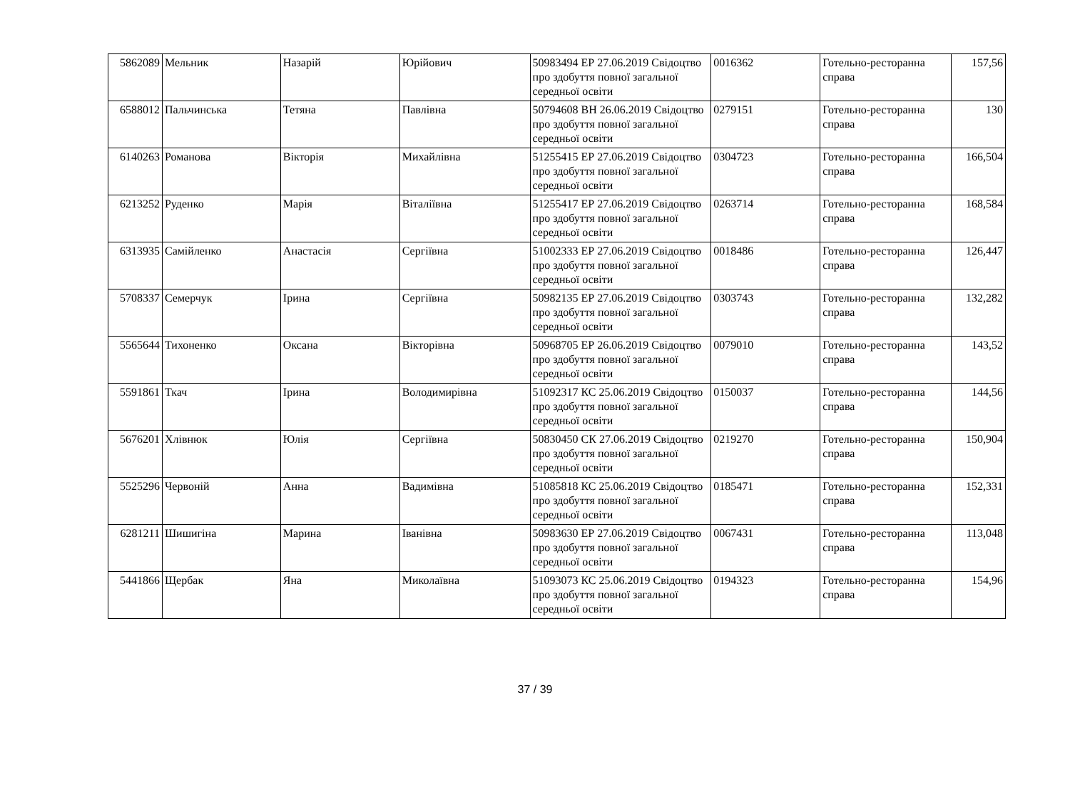| 5862089 | Мельник | Назарій | Юрійович | 50983494 ЕР 27.06.2019 Свідоцтво про здобуття повної загальної середньої освіти | 0016362 | Готельно-ресторанна справа | 157,56 |
| 6588012 | Пальчинська | Тетяна | Павлівна | 50794608 ВН 26.06.2019 Свідоцтво про здобуття повної загальної середньої освіти | 0279151 | Готельно-ресторанна справа | 130 |
| 6140263 | Романова | Вікторія | Михайлівна | 51255415 ЕР 27.06.2019 Свідоцтво про здобуття повної загальної середньої освіти | 0304723 | Готельно-ресторанна справа | 166,504 |
| 6213252 | Руденко | Марія | Віталіївна | 51255417 ЕР 27.06.2019 Свідоцтво про здобуття повної загальної середньої освіти | 0263714 | Готельно-ресторанна справа | 168,584 |
| 6313935 | Самійленко | Анастасія | Сергіївна | 51002333 ЕР 27.06.2019 Свідоцтво про здобуття повної загальної середньої освіти | 0018486 | Готельно-ресторанна справа | 126,447 |
| 5708337 | Семерчук | Ірина | Сергіївна | 50982135 ЕР 27.06.2019 Свідоцтво про здобуття повної загальної середньої освіти | 0303743 | Готельно-ресторанна справа | 132,282 |
| 5565644 | Тихоненко | Оксана | Вікторівна | 50968705 ЕР 26.06.2019 Свідоцтво про здобуття повної загальної середньої освіти | 0079010 | Готельно-ресторанна справа | 143,52 |
| 5591861 | Ткач | Ірина | Володимирівна | 51092317 КС 25.06.2019 Свідоцтво про здобуття повної загальної середньої освіти | 0150037 | Готельно-ресторанна справа | 144,56 |
| 5676201 | Хлівнюк | Юлія | Сергіївна | 50830450 СК 27.06.2019 Свідоцтво про здобуття повної загальної середньої освіти | 0219270 | Готельно-ресторанна справа | 150,904 |
| 5525296 | Червоній | Анна | Вадимівна | 51085818 КС 25.06.2019 Свідоцтво про здобуття повної загальної середньої освіти | 0185471 | Готельно-ресторанна справа | 152,331 |
| 6281211 | Шишигіна | Марина | Іванівна | 50983630 ЕР 27.06.2019 Свідоцтво про здобуття повної загальної середньої освіти | 0067431 | Готельно-ресторанна справа | 113,048 |
| 5441866 | Щербак | Яна | Миколаївна | 51093073 КС 25.06.2019 Свідоцтво про здобуття повної загальної середньої освіти | 0194323 | Готельно-ресторанна справа | 154,96 |
37 / 39